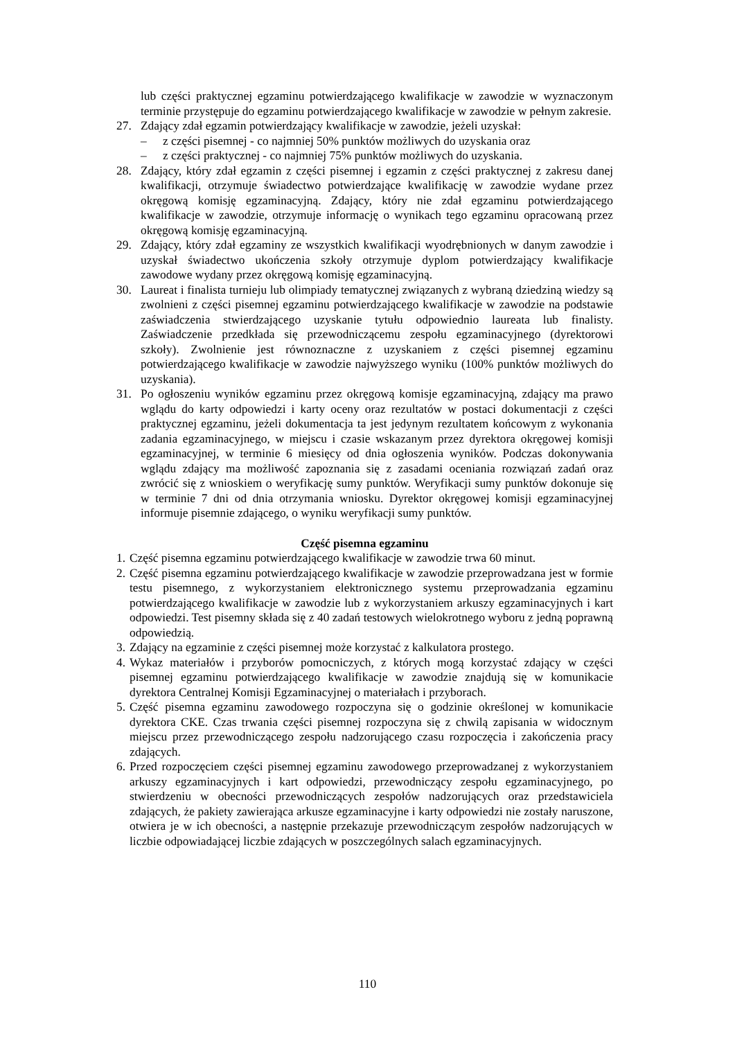lub części praktycznej egzaminu potwierdzającego kwalifikacje w zawodzie w wyznaczonym terminie przystępuje do egzaminu potwierdzającego kwalifikacje w zawodzie w pełnym zakresie.
27. Zdający zdał egzamin potwierdzający kwalifikacje w zawodzie, jeżeli uzyskał:
– z części pisemnej - co najmniej 50% punktów możliwych do uzyskania oraz
– z części praktycznej - co najmniej 75% punktów możliwych do uzyskania.
28. Zdający, który zdał egzamin z części pisemnej i egzamin z części praktycznej z zakresu danej kwalifikacji, otrzymuje świadectwo potwierdzające kwalifikację w zawodzie wydane przez okręgową komisję egzaminacyjną. Zdający, który nie zdał egzaminu potwierdzającego kwalifikacje w zawodzie, otrzymuje informację o wynikach tego egzaminu opracowaną przez okręgową komisję egzaminacyjną.
29. Zdający, który zdał egzaminy ze wszystkich kwalifikacji wyodrębnionych w danym zawodzie i uzyskał świadectwo ukończenia szkoły otrzymuje dyplom potwierdzający kwalifikacje zawodowe wydany przez okręgową komisję egzaminacyjną.
30. Laureat i finalista turnieju lub olimpiady tematycznej związanych z wybraną dziedziną wiedzy są zwolnieni z części pisemnej egzaminu potwierdzającego kwalifikacje w zawodzie na podstawie zaświadczenia stwierdzającego uzyskanie tytułu odpowiednio laureata lub finalisty. Zaświadczenie przedkłada się przewodniczącemu zespołu egzaminacyjnego (dyrektorowi szkoły). Zwolnienie jest równoznaczne z uzyskaniem z części pisemnej egzaminu potwierdzającego kwalifikacje w zawodzie najwyższego wyniku (100% punktów możliwych do uzyskania).
31. Po ogłoszeniu wyników egzaminu przez okręgową komisje egzaminacyjną, zdający ma prawo wglądu do karty odpowiedzi i karty oceny oraz rezultatów w postaci dokumentacji z części praktycznej egzaminu, jeżeli dokumentacja ta jest jedynym rezultatem końcowym z wykonania zadania egzaminacyjnego, w miejscu i czasie wskazanym przez dyrektora okręgowej komisji egzaminacyjnej, w terminie 6 miesięcy od dnia ogłoszenia wyników. Podczas dokonywania wglądu zdający ma możliwość zapoznania się z zasadami oceniania rozwiązań zadań oraz zwrócić się z wnioskiem o weryfikację sumy punktów. Weryfikacji sumy punktów dokonuje się w terminie 7 dni od dnia otrzymania wniosku. Dyrektor okręgowej komisji egzaminacyjnej informuje pisemnie zdającego, o wyniku weryfikacji sumy punktów.
Część pisemna egzaminu
1. Część pisemna egzaminu potwierdzającego kwalifikacje w zawodzie trwa 60 minut.
2. Część pisemna egzaminu potwierdzającego kwalifikacje w zawodzie przeprowadzana jest w formie testu pisemnego, z wykorzystaniem elektronicznego systemu przeprowadzania egzaminu potwierdzającego kwalifikacje w zawodzie lub z wykorzystaniem arkuszy egzaminacyjnych i kart odpowiedzi. Test pisemny składa się z 40 zadań testowych wielokrotnego wyboru z jedną poprawną odpowiedzią.
3. Zdający na egzaminie z części pisemnej może korzystać z kalkulatora prostego.
4. Wykaz materiałów i przyborów pomocniczych, z których mogą korzystać zdający w części pisemnej egzaminu potwierdzającego kwalifikacje w zawodzie znajdują się w komunikacie dyrektora Centralnej Komisji Egzaminacyjnej o materiałach i przyborach.
5. Część pisemna egzaminu zawodowego rozpoczyna się o godzinie określonej w komunikacie dyrektora CKE. Czas trwania części pisemnej rozpoczyna się z chwilą zapisania w widocznym miejscu przez przewodniczącego zespołu nadzorującego czasu rozpoczęcia i zakończenia pracy zdających.
6. Przed rozpoczęciem części pisemnej egzaminu zawodowego przeprowadzanej z wykorzystaniem arkuszy egzaminacyjnych i kart odpowiedzi, przewodniczący zespołu egzaminacyjnego, po stwierdzeniu w obecności przewodniczących zespołów nadzorujących oraz przedstawiciela zdających, że pakiety zawierająca arkusze egzaminacyjne i karty odpowiedzi nie zostały naruszone, otwiera je w ich obecności, a następnie przekazuje przewodniczącym zespołów nadzorujących w liczbie odpowiadającej liczbie zdających w poszczególnych salach egzaminacyjnych.
110